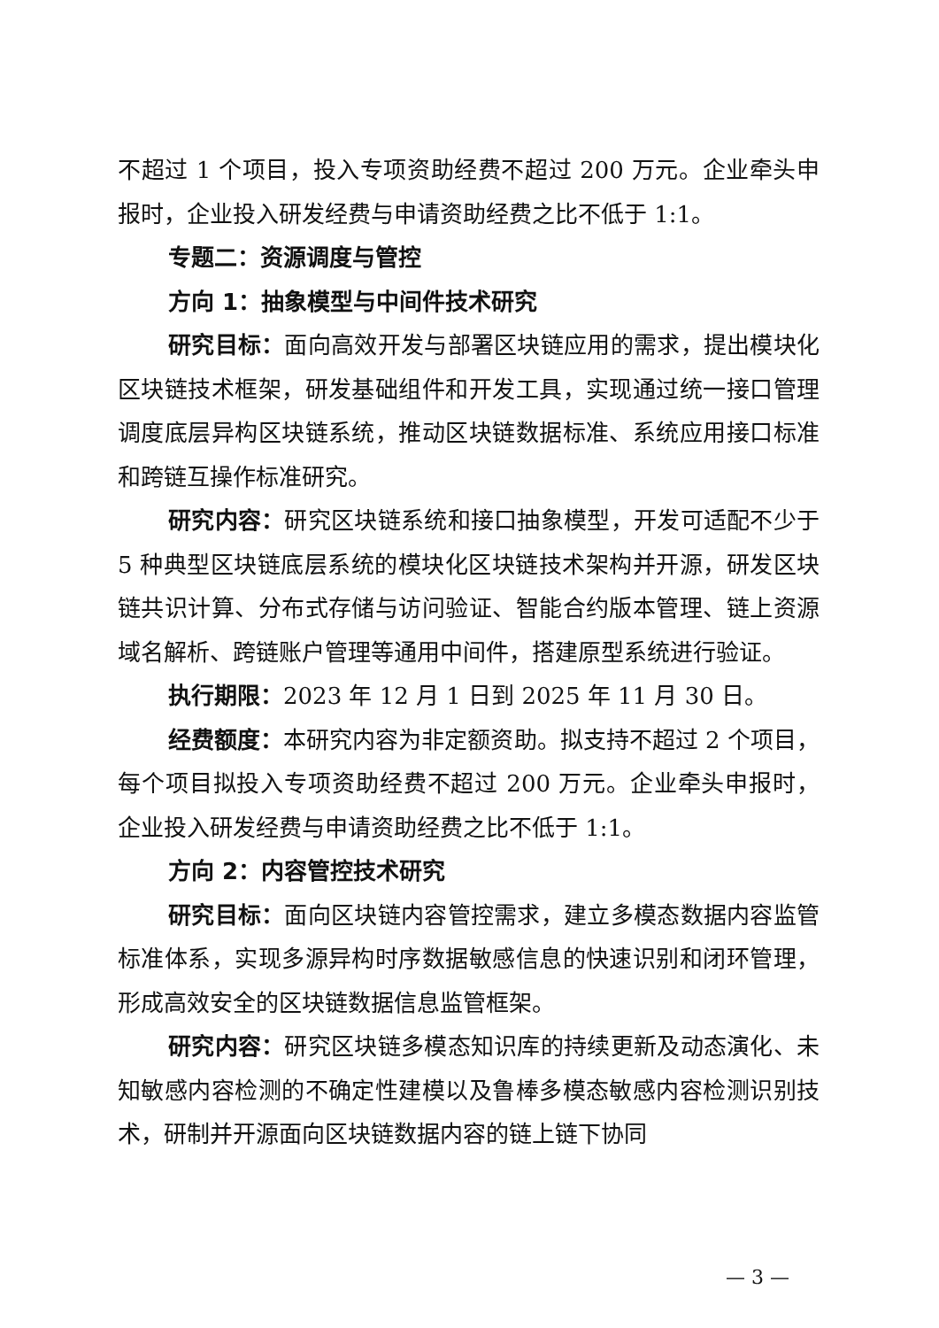不超过 1 个项目，投入专项资助经费不超过 200 万元。企业牵头申报时，企业投入研发经费与申请资助经费之比不低于 1:1。
专题二：资源调度与管控
方向 1：抽象模型与中间件技术研究
研究目标：面向高效开发与部署区块链应用的需求，提出模块化区块链技术框架，研发基础组件和开发工具，实现通过统一接口管理调度底层异构区块链系统，推动区块链数据标准、系统应用接口标准和跨链互操作标准研究。
研究内容：研究区块链系统和接口抽象模型，开发可适配不少于 5 种典型区块链底层系统的模块化区块链技术架构并开源，研发区块链共识计算、分布式存储与访问验证、智能合约版本管理、链上资源域名解析、跨链账户管理等通用中间件，搭建原型系统进行验证。
执行期限：2023 年 12 月 1 日到 2025 年 11 月 30 日。
经费额度：本研究内容为非定额资助。拟支持不超过 2 个项目，每个项目拟投入专项资助经费不超过 200 万元。企业牵头申报时，企业投入研发经费与申请资助经费之比不低于 1:1。
方向 2：内容管控技术研究
研究目标：面向区块链内容管控需求，建立多模态数据内容监管标准体系，实现多源异构时序数据敏感信息的快速识别和闭环管理，形成高效安全的区块链数据信息监管框架。
研究内容：研究区块链多模态知识库的持续更新及动态演化、未知敏感内容检测的不确定性建模以及鲁棒多模态敏感内容检测识别技术，研制并开源面向区块链数据内容的链上链下协同
— 3 —